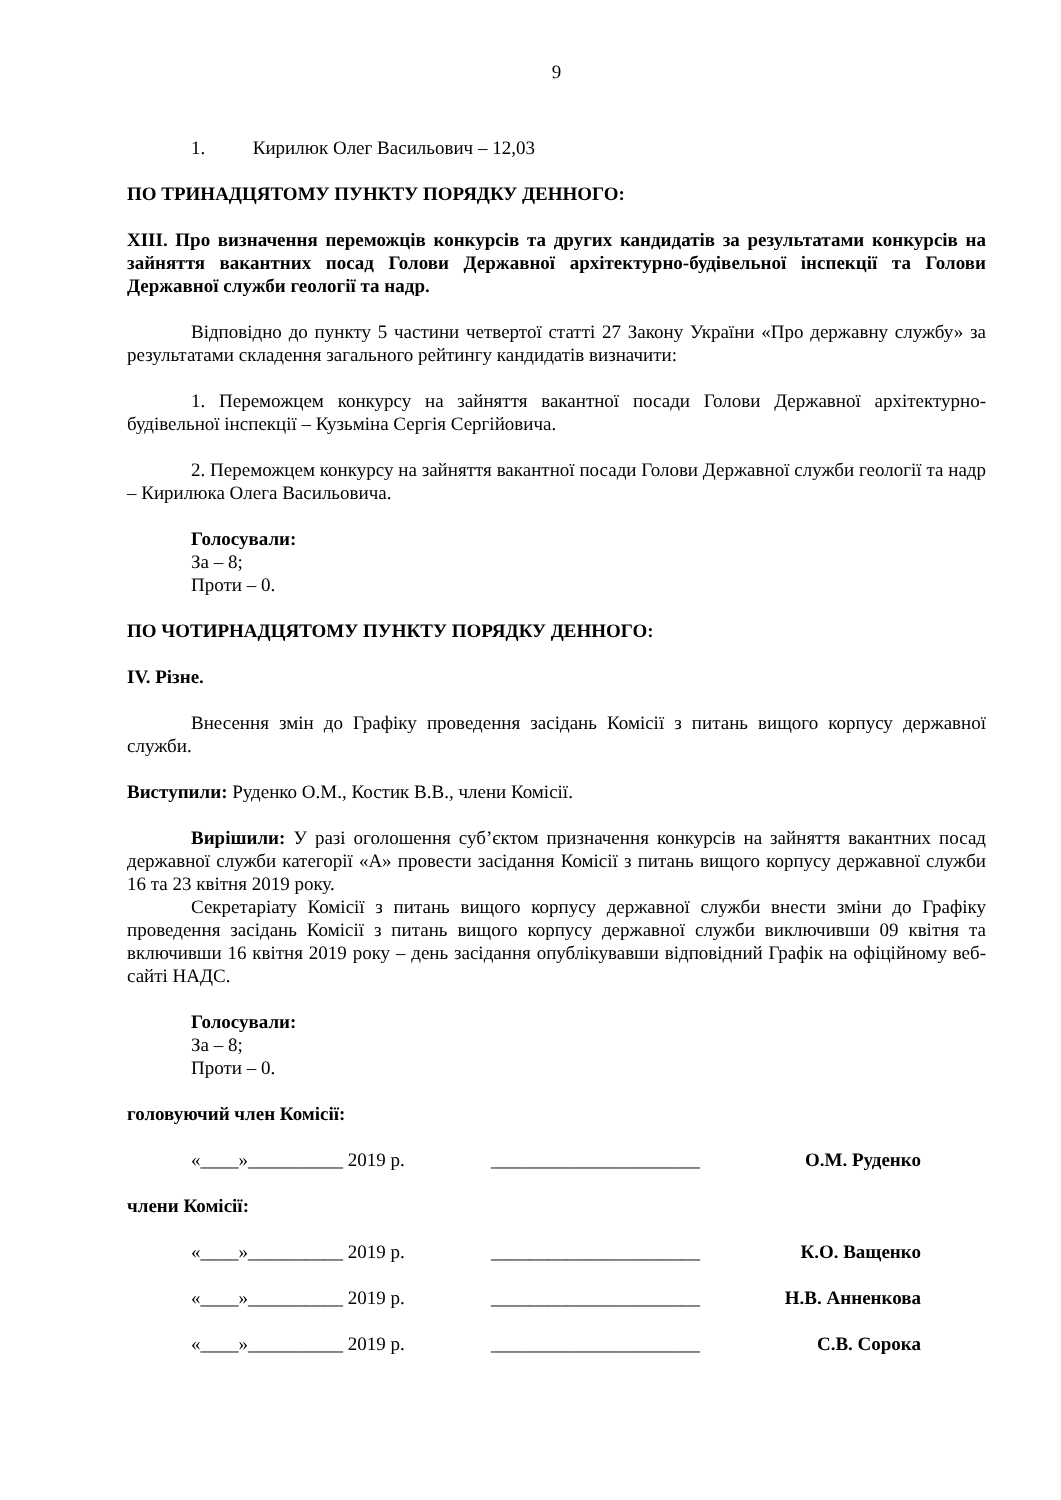9
1. Кирилюк Олег Васильович – 12,03
ПО ТРИНАДЦЯТОМУ ПУНКТУ ПОРЯДКУ ДЕННОГО:
XIII. Про визначення переможців конкурсів та других кандидатів за результатами конкурсів на зайняття вакантних посад Голови Державної архітектурно-будівельної інспекції та Голови Державної служби геології та надр.
Відповідно до пункту 5 частини четвертої статті 27 Закону України «Про державну службу» за результатами складення загального рейтингу кандидатів визначити:
1. Переможцем конкурсу на зайняття вакантної посади Голови Державної архітектурно-будівельної інспекції – Кузьміна Сергія Сергійовича.
2. Переможцем конкурсу на зайняття вакантної посади Голови Державної служби геології та надр – Кирилюка Олега Васильовича.
Голосували:
За – 8;
Проти – 0.
ПО ЧОТИРНАДЦЯТОМУ ПУНКТУ ПОРЯДКУ ДЕННОГО:
IV. Різне.
Внесення змін до Графіку проведення засідань Комісії з питань вищого корпусу державної служби.
Виступили: Руденко О.М., Костик В.В., члени Комісії.
Вирішили: У разі оголошення суб’єктом призначення конкурсів на зайняття вакантних посад державної служби категорії «А» провести засідання Комісії з питань вищого корпусу державної служби 16 та 23 квітня 2019 року.
Секретаріату Комісії з питань вищого корпусу державної служби внести зміни до Графіку проведення засідань Комісії з питань вищого корпусу державної служби виключивши 09 квітня та включивши 16 квітня 2019 року – день засідання опублікувавши відповідний Графік на офіційному веб-сайті НАДС.
Голосували:
За – 8;
Проти – 0.
головуючий член Комісії:
«____»__________ 2019 р. ______________________ О.М. Руденко
члени Комісії:
«____»__________ 2019 р. ______________________ К.О. Ващенко
«____»__________ 2019 р. ______________________ Н.В. Анненкова
«____»__________ 2019 р. ______________________ С.В. Сорока